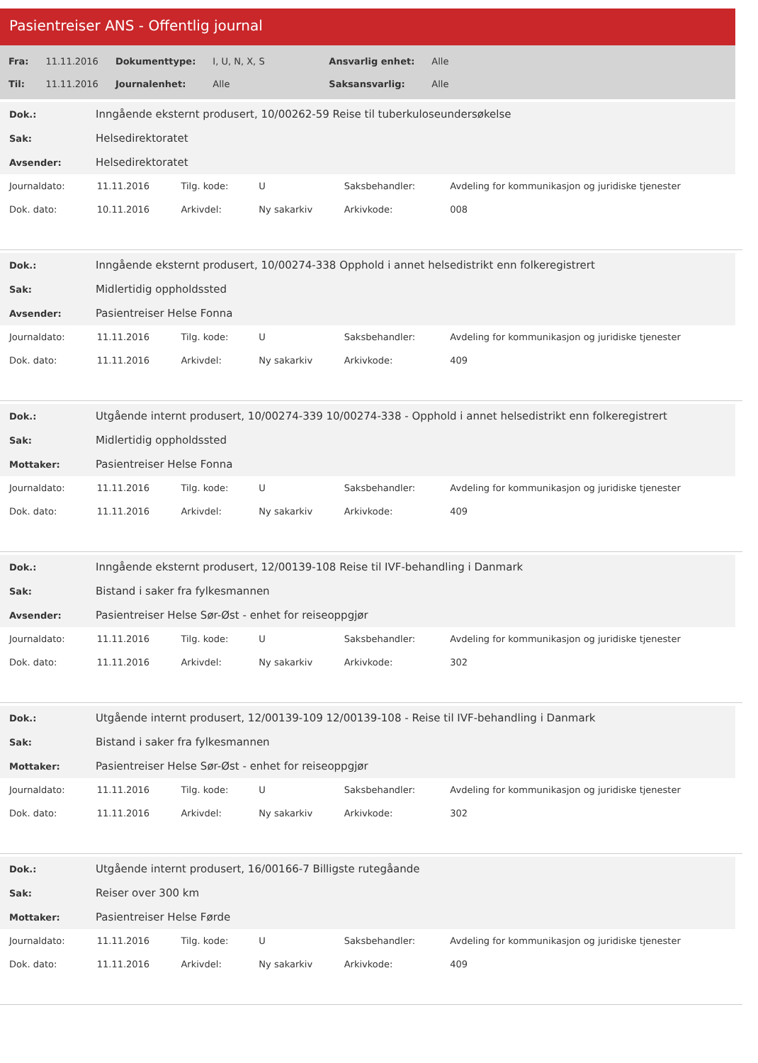Pasientreiser ANS - Offentlig journal
| Fra: | 11.11.2016 | Dokumenttype: | I, U, N, X, S | Ansvarlig enhet: | Alle |
| Til: | 11.11.2016 | Journalenhet: | Alle | Saksansvarlig: | Alle |
| Dok.: | Inngående eksternt produsert, 10/00262-59 Reise til tuberkuloseundersøkelse |
| Sak: | Helsedirektoratet |
| Avsender: | Helsedirektoratet |
| Journaldato: | 11.11.2016 | Tilg. kode: | U | Saksbehandler: | Avdeling for kommunikasjon og juridiske tjenester |
| Dok. dato: | 10.11.2016 | Arkivdel: | Ny sakarkiv | Arkivkode: | 008 |
| Dok.: | Inngående eksternt produsert, 10/00274-338 Opphold i annet helsedistrikt enn folkeregistrert |
| Sak: | Midlertidig oppholdssted |
| Avsender: | Pasientreiser Helse Fonna |
| Journaldato: | 11.11.2016 | Tilg. kode: | U | Saksbehandler: | Avdeling for kommunikasjon og juridiske tjenester |
| Dok. dato: | 11.11.2016 | Arkivdel: | Ny sakarkiv | Arkivkode: | 409 |
| Dok.: | Utgående internt produsert, 10/00274-339 10/00274-338 - Opphold i annet helsedistrikt enn folkeregistrert |
| Sak: | Midlertidig oppholdssted |
| Mottaker: | Pasientreiser Helse Fonna |
| Journaldato: | 11.11.2016 | Tilg. kode: | U | Saksbehandler: | Avdeling for kommunikasjon og juridiske tjenester |
| Dok. dato: | 11.11.2016 | Arkivdel: | Ny sakarkiv | Arkivkode: | 409 |
| Dok.: | Inngående eksternt produsert, 12/00139-108 Reise til IVF-behandling i Danmark |
| Sak: | Bistand i saker fra fylkesmannen |
| Avsender: | Pasientreiser Helse Sør-Øst - enhet for reiseoppgjør |
| Journaldato: | 11.11.2016 | Tilg. kode: | U | Saksbehandler: | Avdeling for kommunikasjon og juridiske tjenester |
| Dok. dato: | 11.11.2016 | Arkivdel: | Ny sakarkiv | Arkivkode: | 302 |
| Dok.: | Utgående internt produsert, 12/00139-109 12/00139-108 - Reise til IVF-behandling i Danmark |
| Sak: | Bistand i saker fra fylkesmannen |
| Mottaker: | Pasientreiser Helse Sør-Øst - enhet for reiseoppgjør |
| Journaldato: | 11.11.2016 | Tilg. kode: | U | Saksbehandler: | Avdeling for kommunikasjon og juridiske tjenester |
| Dok. dato: | 11.11.2016 | Arkivdel: | Ny sakarkiv | Arkivkode: | 302 |
| Dok.: | Utgående internt produsert, 16/00166-7 Billigste rutegåande |
| Sak: | Reiser over 300 km |
| Mottaker: | Pasientreiser Helse Førde |
| Journaldato: | 11.11.2016 | Tilg. kode: | U | Saksbehandler: | Avdeling for kommunikasjon og juridiske tjenester |
| Dok. dato: | 11.11.2016 | Arkivdel: | Ny sakarkiv | Arkivkode: | 409 |